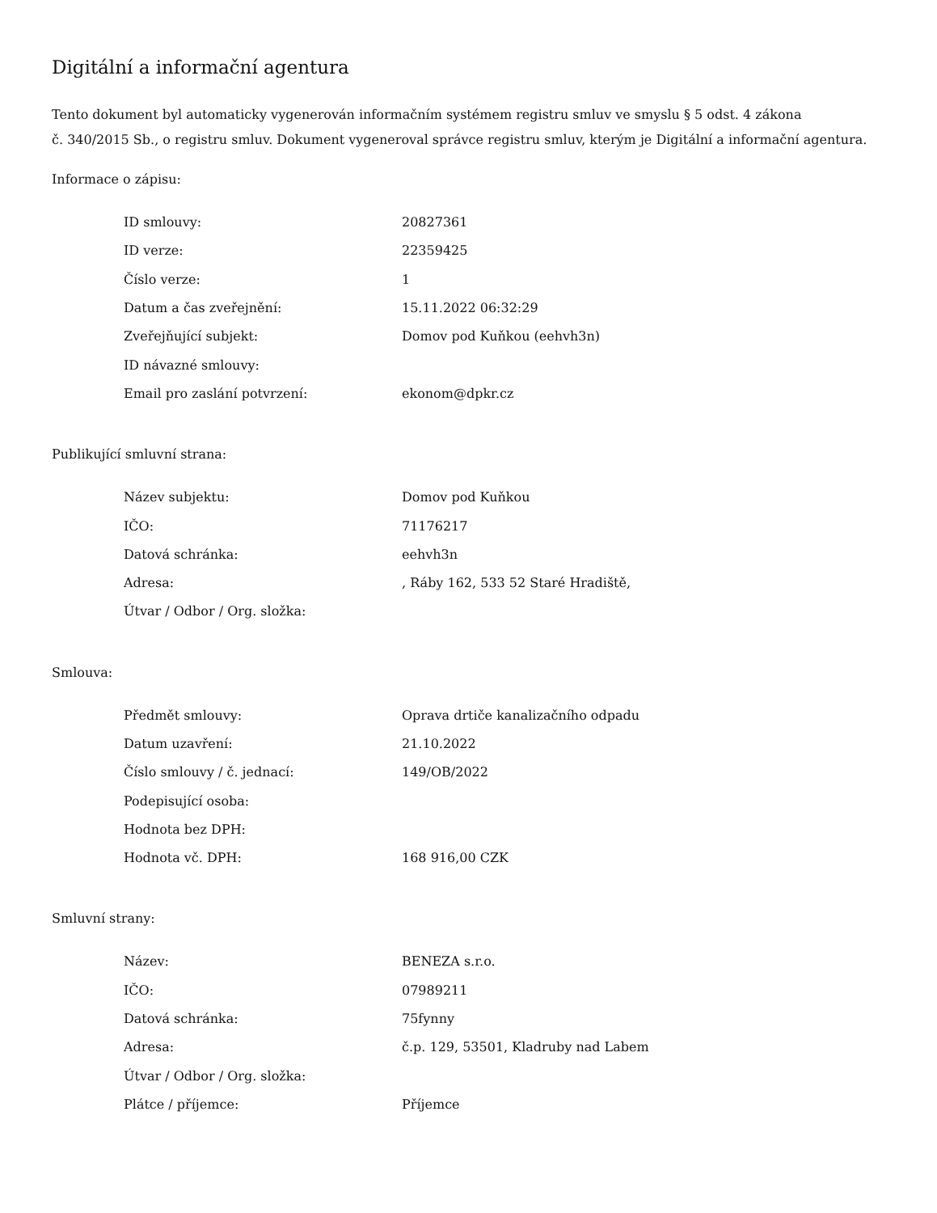Digitální a informační agentura
Tento dokument byl automaticky vygenerován informačním systémem registru smluv ve smyslu § 5 odst. 4 zákona
č. 340/2015 Sb., o registru smluv. Dokument vygeneroval správce registru smluv, kterým je Digitální a informační agentura.
Informace o zápisu:
| ID smlouvy: | 20827361 |
| ID verze: | 22359425 |
| Číslo verze: | 1 |
| Datum a čas zveřejnění: | 15.11.2022 06:32:29 |
| Zveřejňující subjekt: | Domov pod Kuňkou (eehvh3n) |
| ID návazné smlouvy: | |
| Email pro zaslání potvrzení: | ekonom@dpkr.cz |
Publikující smluvní strana:
| Název subjektu: | Domov pod Kuňkou |
| IČO: | 71176217 |
| Datová schránka: | eehvh3n |
| Adresa: | , Ráby 162, 533 52 Staré Hradiště, |
| Útvar / Odbor / Org. složka: | |
Smlouva:
| Předmět smlouvy: | Oprava drtiče kanalizačního odpadu |
| Datum uzavření: | 21.10.2022 |
| Číslo smlouvy / č. jednací: | 149/OB/2022 |
| Podepisující osoba: | |
| Hodnota bez DPH: | |
| Hodnota vč. DPH: | 168 916,00 CZK |
Smluvní strany:
| Název: | BENEZA s.r.o. |
| IČO: | 07989211 |
| Datová schránka: | 75fynny |
| Adresa: | č.p. 129, 53501, Kladruby nad Labem |
| Útvar / Odbor / Org. složka: | |
| Plátce / příjemce: | Příjemce |